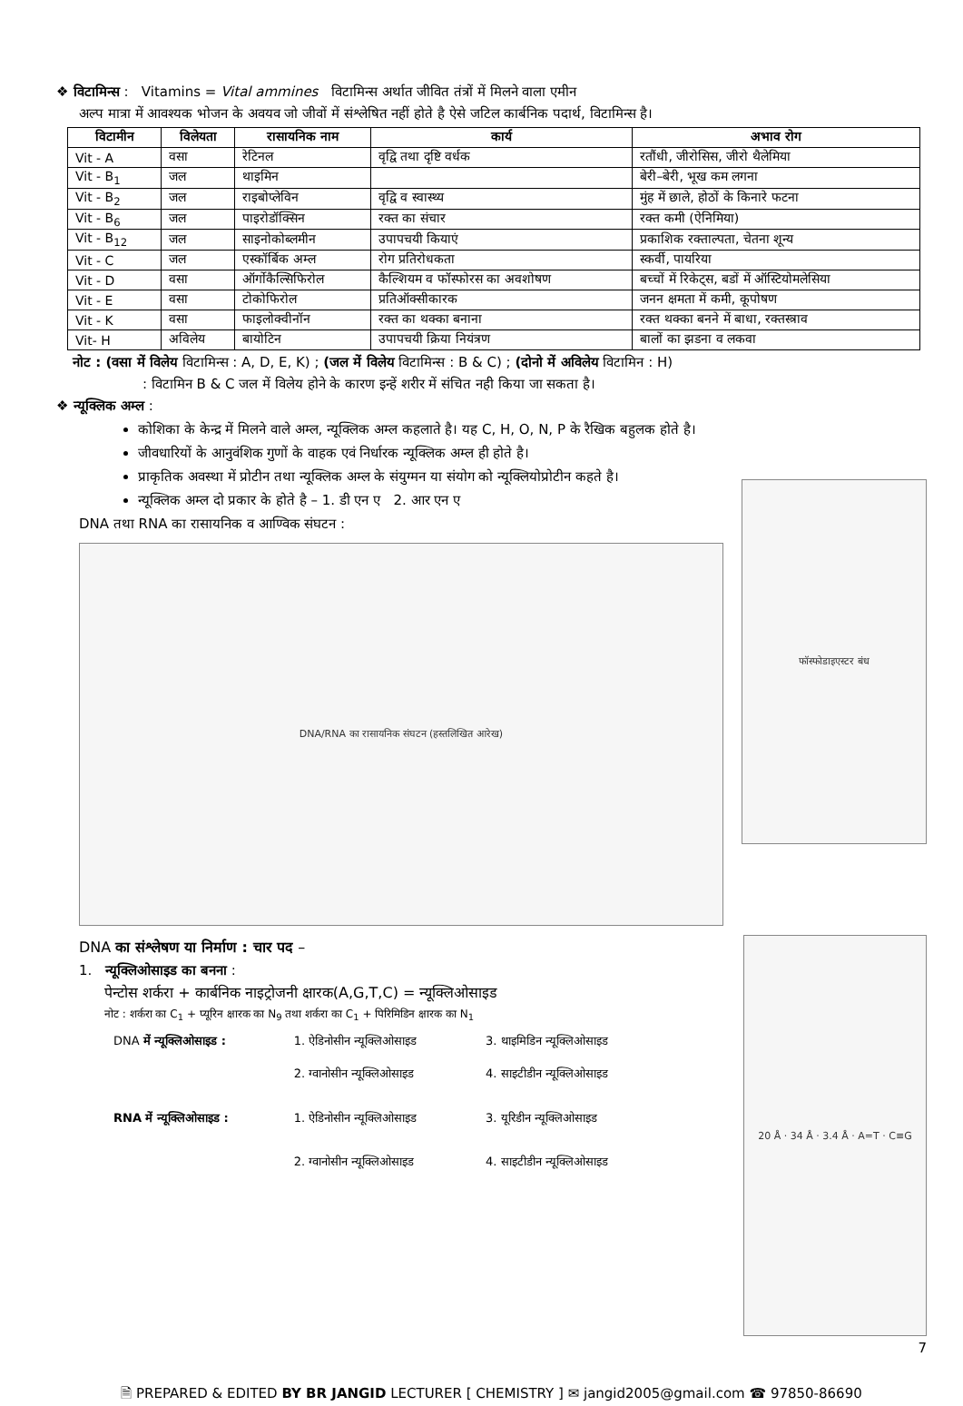❖ विटामिन्स : Vitamins = Vital ammines विटामिन्स अर्थात जीवित तंत्रों में मिलने वाला एमीन
अल्प मात्रा में आवश्यक भोजन के अवयव जो जीवों में संश्लेषित नहीं होते है ऐसे जटिल कार्बनिक पदार्थ, विटामिन्स है।
| विटामीन | विलेयता | रासायनिक नाम | कार्य | अभाव रोग |
| --- | --- | --- | --- | --- |
| Vit - A | वसा | रेटिनल | वृद्वि तथा दृष्टि वर्धक | रतौंधी, जीरोसिस, जीरो थैलेमिया |
| Vit - B<sub>1</sub> | जल | थाइमिन | | बेरी–बेरी, भूख कम लगना |
| Vit - B<sub>2</sub> | जल | राइबोप्लेविन | वृद्वि व स्वास्थ्य | मुंह में छाले, होठों के किनारे फटना |
| Vit - B<sub>6</sub> | जल | पाइरोडॉक्सिन | रक्त का संचार | रक्त कमी (ऐनिमिया) |
| Vit - B<sub>12</sub> | जल | साइनोकोब्लमीन | उपापचयी कियाएं | प्रकाशिक रक्ताल्पता, चेतना शून्य |
| Vit - C | जल | एस्कॉर्बिक अम्ल | रोग प्रतिरोधकता | स्कर्वी, पायरिया |
| Vit - D | वसा | ऑर्गोकैल्सिफिरोल | कैल्शियम व फॉस्फोरस का अवशोषण | बच्चों में रिकेट्स, बडों में ऑस्टियोमलेसिया |
| Vit - E | वसा | टोकोफिरोल | प्रतिऑक्सीकारक | जनन क्षमता में कमी, कूपोषण |
| Vit - K | वसा | फाइलोक्वीनॉन | रक्त का थक्का बनाना | रक्त थक्का बनने में बाधा, रक्तस्त्राव |
| Vit- H | अविलेय | बायोटिन | उपापचयी क्रिया नियंत्रण | बालों का झडना व लकवा |
नोट : (वसा में विलेय विटामिन्स : A, D, E, K) ; (जल में विलेय विटामिन्स : B & C) ; (दोनो में अविलेय विटामिन : H)
: विटामिन B & C जल में विलेय होने के कारण इन्हें शरीर में संचित नही किया जा सकता है।
❖ न्यूक्लिक अम्ल :
कोशिका के केन्द्र में मिलने वाले अम्ल, न्यूक्लिक अम्ल कहलाते है। यह C, H, O, N, P के रैखिक बहुलक होते है।
जीवधारियों के आनुवंशिक गुणों के वाहक एवं निर्धारक न्यूक्लिक अम्ल ही होते है।
प्राकृतिक अवस्था में प्रोटीन तथा न्यूक्लिक अम्ल के संयुग्मन या संयोग को न्यूक्लियोप्रोटीन कहते है।
न्यूक्लिक अम्ल दो प्रकार के होते है – 1. डी एन ए 2. आर एन ए
DNA तथा RNA का रासायनिक व आण्विक संघटन :
DNA/RNA का रासायनिक संघटन (हस्तलिखित आरेख)
फॉस्फोडाइएस्टर बंध
DNA का संश्लेषण या निर्माण : चार पद –
1. न्यूक्लिओसाइड का बनना :
पेन्टोस शर्करा + कार्बनिक नाइट्रोजनी क्षारक(A,G,T,C) = न्यूक्लिओसाइड
नोट : शर्करा का C<sub>1</sub> + प्यूरिन क्षारक का N<sub>9</sub> तथा शर्करा का C<sub>1</sub> + पिरिमिडिन क्षारक का N<sub>1</sub>
| DNA में न्यूक्लिओसाइड : | 1. ऐडिनोसीन न्यूक्लिओसाइड | 3. थाइमिडिन न्यूक्लिओसाइड |
| | 2. ग्वानोसीन न्यूक्लिओसाइड | 4. साइटीडीन न्यूक्लिओसाइड |
| RNA में न्यूक्लिओसाइड : | 1. ऐडिनोसीन न्यूक्लिओसाइड | 3. यूरिडीन न्यूक्लिओसाइड |
| | 2. ग्वानोसीन न्यूक्लिओसाइड | 4. साइटीडीन न्यूक्लिओसाइड |
20 Å · 34 Å · 3.4 Å · A=T · C≡G
7
🗎 PREPARED & EDITED BY BR JANGID LECTURER [ CHEMISTRY ] ✉ jangid2005@gmail.com ☎ 97850-86690